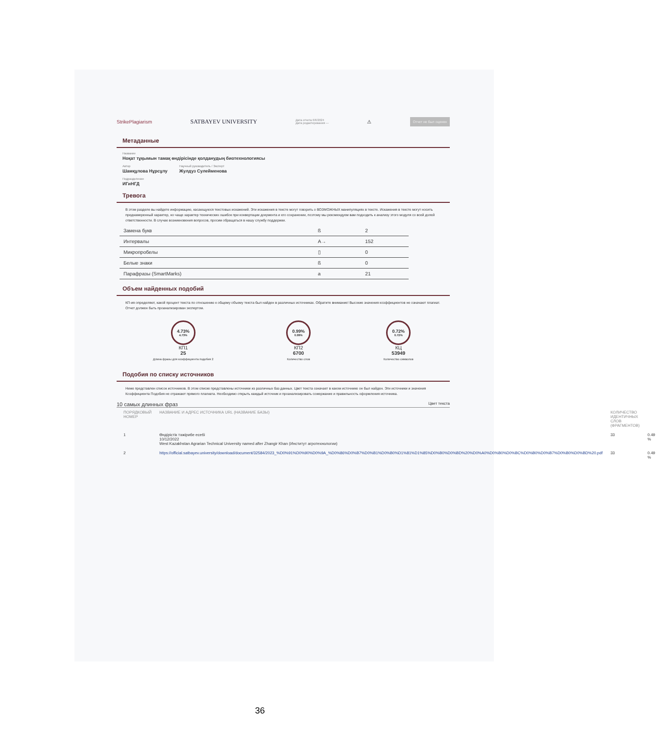StrikePlagiarism SATBAYEV UNIVERSITY Дата отчета 6/6/2024
Дата редактирования — ⚠ Отчет не был оценен
Метаданные
Название
Ноқат тұқымын тамақ өндірісінде қолданудың биотехнологиясы
Автор
Шамқұлова Нұрсұлу
Научный руководитель / Эксперт
Жулдуз Сулейменова
Подразделение
ИГиНГД
Тревога
В этом разделе вы найдете информацию, касающуюся текстовых искажений. Эти искажения в тексте могут говорить о ВОЗМОЖНЫХ манипуляциях в тексте. Искажения в тексте могут носить преднамеренный характер, но чаще характер технических ошибок при конвертации документа и его сохранении, поэтому мы рекомендуем вам подходить к анализу этого модуля со всей долей ответственности. В случае возникновения вопросов, просим обращаться в нашу службу поддержки.
| Замена букв | ß | 2 |
| Интервалы | A→ | 152 |
| Микропробелы | ▯ | 0 |
| Белые знаки | ß | 0 |
| Парафразы (SmartMarks) | a | 21 |
Объем найденных подобий
КП-ия определяют, какой процент текста по отношению к общему объему текста был найден в различных источниках. Обратите внимание! Высокие значения коэффициентов не означают плагиат. Отчет должен быть проанализирован экспертом.
4.73%
4.73%
КП1
25
Длина фразы для коэффициента подобия 2
0.99%
0.99%
КП2
6700
Количество слов
0.72%
0.72%
КЦ
53949
Количество символов
Подобия по списку источников
Ниже представлен список источников. В этом списке представлены источники из различных баз данных. Цвет текста означает в каком источнике он был найден. Эти источники и значения Коэффициента Подобия не отражают прямого плагиата. Необходимо открыть каждый источник и проанализировать сожержание и правильность оформления источника.
10 самых длинных фраз Цвет текста
| ПОРЯДКОВЫЙ НОМЕР | НАЗВАНИЕ И АДРЕС ИСТОЧНИКА URL (НАЗВАНИЕ БАЗЫ) | КОЛИЧЕСТВО ИДЕНТИЧНЫХ СЛОВ (ФРАГМЕНТОВ) | |
| 1 | Өндірістік тәжірибе есебі 10/12/2022 West Kazakhstan Agrarian Technical University named after Zhangir Khan (Институт агротехнологии) | 33 | 0.49 % |
| 2 | https://official.satbayev.university/download/document/32584/2023_%D0%91%D0%90%D0%9A_%D0%86%D0%B7%D0%B1%D0%B0%D1%81%D1%85%D0%B0%D0%BD%20%D0%A0%D0%B0%D0%BC%D0%B0%D0%B7%D0%B0%D0%BD%20.pdf | 33 | 0.49 % |
36